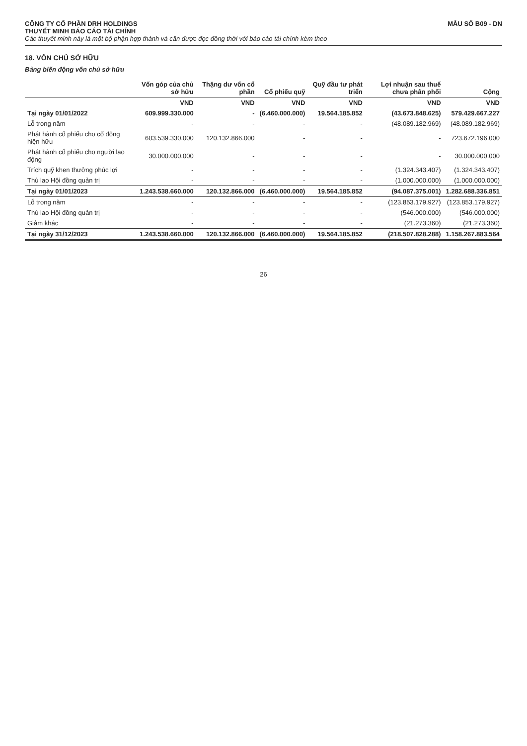CÔNG TY CỔ PHẦN DRH HOLDINGS
THUYẾT MINH BÁO CÁO TÀI CHÍNH
MẪU SỐ B09 - DN
Các thuyết minh này là một bộ phận hợp thành và cần được đọc đồng thời với báo cáo tài chính kèm theo
18. VỐN CHỦ SỞ HỮU
Bảng biến động vốn chủ sở hữu
| | Vốn góp của chủ sở hữu | Thặng dư vốn cổ phần | Cổ phiếu quỹ | Quỹ đầu tư phát triển | Lợi nhuận sau thuế chưa phân phối | Cộng |
| --- | --- | --- | --- | --- | --- | --- |
| | VND | VND | VND | VND | VND | VND |
| Tại ngày 01/01/2022 | 609.999.330.000 | - | (6.460.000.000) | 19.564.185.852 | (43.673.848.625) | 579.429.667.227 |
| Lỗ trong năm | - | - | - | - | (48.089.182.969) | (48.089.182.969) |
| Phát hành cổ phiếu cho cổ đông hiện hữu | 603.539.330.000 | 120.132.866.000 | - | - | - | 723.672.196.000 |
| Phát hành cổ phiếu cho người lao động | 30.000.000.000 | - | - | - | - | 30.000.000.000 |
| Trích quỹ khen thưởng phúc lợi | - | - | - | - | (1.324.343.407) | (1.324.343.407) |
| Thù lao Hội đồng quản trị | - | - | - | - | (1.000.000.000) | (1.000.000.000) |
| Tại ngày 01/01/2023 | 1.243.538.660.000 | 120.132.866.000 | (6.460.000.000) | 19.564.185.852 | (94.087.375.001) | 1.282.688.336.851 |
| Lỗ trong năm | - | - | - | - | (123.853.179.927) | (123.853.179.927) |
| Thù lao Hội đồng quản trị | - | - | - | - | (546.000.000) | (546.000.000) |
| Giảm khác | - | - | - | - | (21.273.360) | (21.273.360) |
| Tại ngày 31/12/2023 | 1.243.538.660.000 | 120.132.866.000 | (6.460.000.000) | 19.564.185.852 | (218.507.828.288) | 1.158.267.883.564 |
26